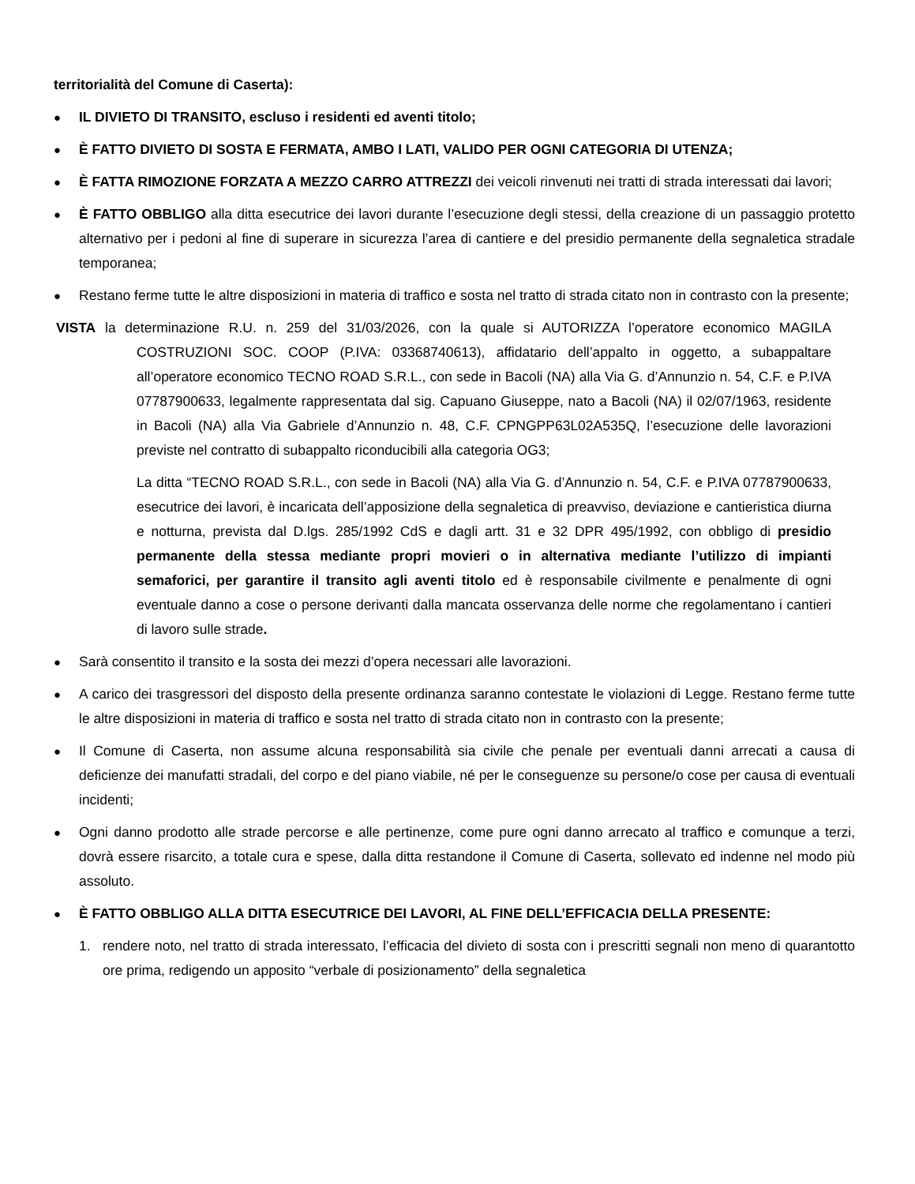territorialità del Comune di Caserta):
● IL DIVIETO DI TRANSITO, escluso i residenti ed aventi titolo;
● È FATTO DIVIETO DI SOSTA E FERMATA, AMBO I LATI, VALIDO PER OGNI CATEGORIA DI UTENZA;
● È FATTA RIMOZIONE FORZATA A MEZZO CARRO ATTREZZI dei veicoli rinvenuti nei tratti di strada interessati dai lavori;
● È FATTO OBBLIGO alla ditta esecutrice dei lavori durante l’esecuzione degli stessi, della creazione di un passaggio protetto alternativo per i pedoni al fine di superare in sicurezza l’area di cantiere e del presidio permanente della segnaletica stradale temporanea;
● Restano ferme tutte le altre disposizioni in materia di traffico e sosta nel tratto di strada citato non in contrasto con la presente;
VISTA la determinazione R.U. n. 259 del 31/03/2026, con la quale si AUTORIZZA l’operatore economico MAGILA COSTRUZIONI SOC. COOP (P.IVA: 03368740613), affidatario dell’appalto in oggetto, a subappaltare all’operatore economico TECNO ROAD S.R.L., con sede in Bacoli (NA) alla Via G. d’Annunzio n. 54, C.F. e P.IVA 07787900633, legalmente rappresentata dal sig. Capuano Giuseppe, nato a Bacoli (NA) il 02/07/1963, residente in Bacoli (NA) alla Via Gabriele d’Annunzio n. 48, C.F. CPNGPP63L02A535Q, l’esecuzione delle lavorazioni previste nel contratto di subappalto riconducibili alla categoria OG3;
La ditta “TECNO ROAD S.R.L., con sede in Bacoli (NA) alla Via G. d’Annunzio n. 54, C.F. e P.IVA 07787900633, esecutrice dei lavori, è incaricata dell’apposizione della segnaletica di preavviso, deviazione e cantieristica diurna e notturna, prevista dal D.lgs. 285/1992 CdS e dagli artt. 31 e 32 DPR 495/1992, con obbligo di presidio permanente della stessa mediante propri movieri o in alternativa mediante l’utilizzo di impianti semaforici, per garantire il transito agli aventi titolo ed è responsabile civilmente e penalmente di ogni eventuale danno a cose o persone derivanti dalla mancata osservanza delle norme che regolamentano i cantieri di lavoro sulle strade.
● Sarà consentito il transito e la sosta dei mezzi d’opera necessari alle lavorazioni.
● A carico dei trasgressori del disposto della presente ordinanza saranno contestate le violazioni di Legge. Restano ferme tutte le altre disposizioni in materia di traffico e sosta nel tratto di strada citato non in contrasto con la presente;
● Il Comune di Caserta, non assume alcuna responsabilità sia civile che penale per eventuali danni arrecati a causa di deficienze dei manufatti stradali, del corpo e del piano viabile, né per le conseguenze su persone/o cose per causa di eventuali incidenti;
● Ogni danno prodotto alle strade percorse e alle pertinenze, come pure ogni danno arrecato al traffico e comunque a terzi, dovrà essere risarcito, a totale cura e spese, dalla ditta restandone il Comune di Caserta, sollevato ed indenne nel modo più assoluto.
● È FATTO OBBLIGO ALLA DITTA ESECUTRICE DEI LAVORI, AL FINE DELL’EFFICACIA DELLA PRESENTE:
1. rendere noto, nel tratto di strada interessato, l’efficacia del divieto di sosta con i prescritti segnali non meno di quarantotto ore prima, redigendo un apposito “verbale di posizionamento” della segnaletica